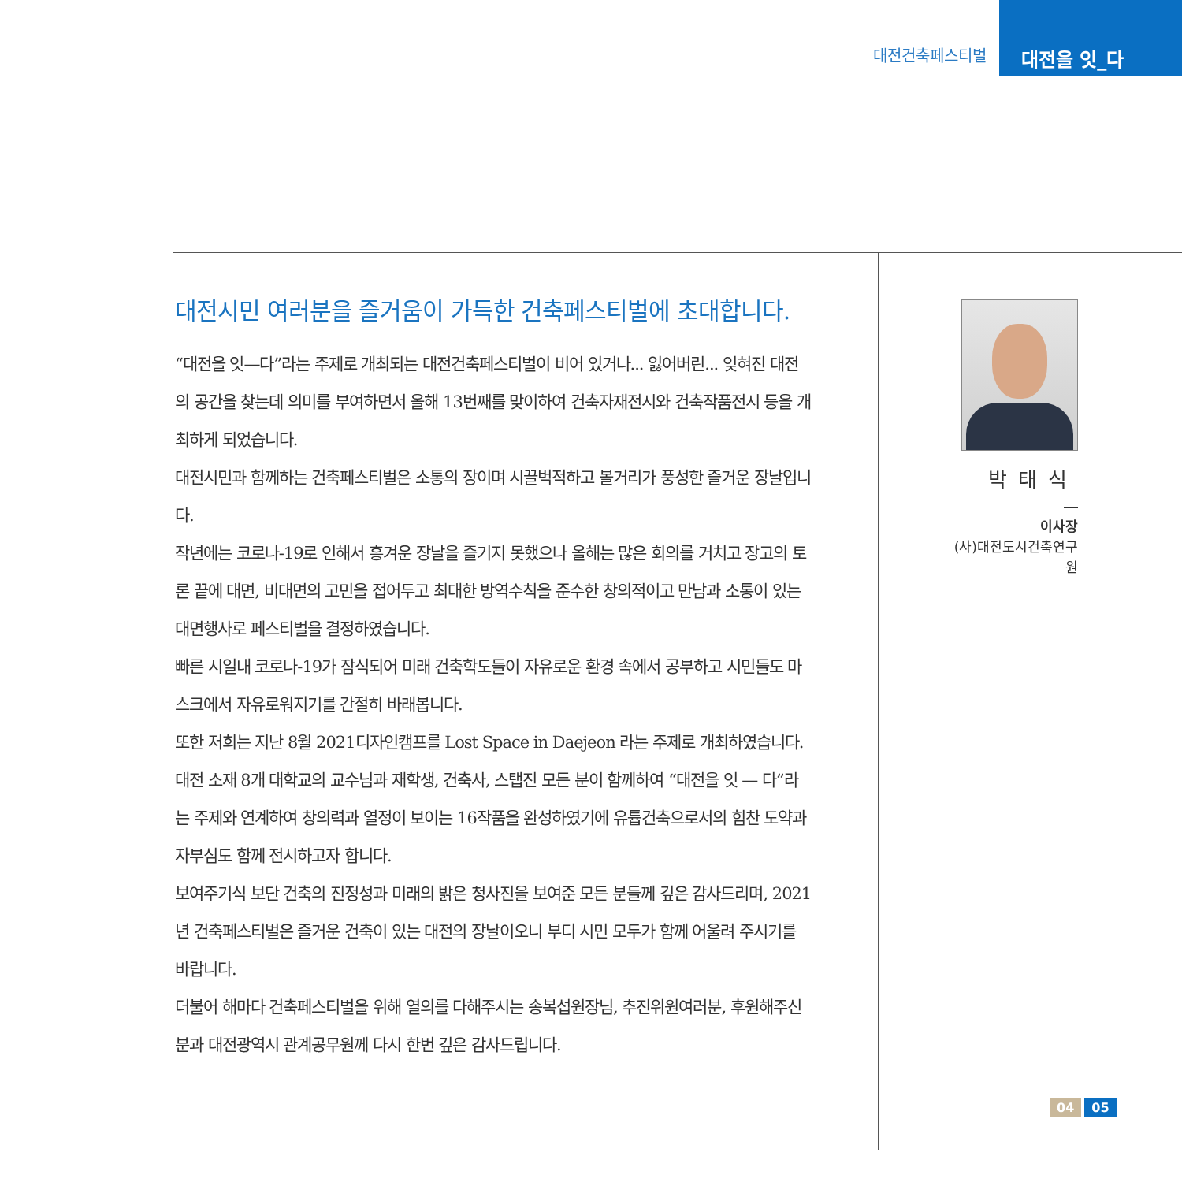대전건축페스티벌
대전을 잇_다
대전시민 여러분을 즐거움이 가득한 건축페스티벌에 초대합니다.
“대전을 잇—다”라는 주제로 개최되는 대전건축페스티벌이 비어 있거나... 잃어버린... 잊혀진 대전의 공간을 찾는데 의미를 부여하면서 올해 13번째를 맞이하여 건축자재전시와 건축작품전시 등을 개최하게 되었습니다.
대전시민과 함께하는 건축페스티벌은 소통의 장이며 시끌벅적하고 볼거리가 풍성한 즐거운 장날입니다.
작년에는 코로나-19로 인해서 흥겨운 장날을 즐기지 못했으나 올해는 많은 회의를 거치고 장고의 토론 끝에 대면, 비대면의 고민을 접어두고 최대한 방역수칙을 준수한 창의적이고 만남과 소통이 있는 대면행사로 페스티벌을 결정하였습니다.
빠른 시일내 코로나-19가 잠식되어 미래 건축학도들이 자유로운 환경 속에서 공부하고 시민들도 마스크에서 자유로워지기를 간절히 바래봅니다.
또한 저희는 지난 8월 2021디자인캠프를 Lost Space in Daejeon 라는 주제로 개최하였습니다. 대전 소재 8개 대학교의 교수님과 재학생, 건축사, 스탭진 모든 분이 함께하여 “대전을 잇 — 다”라는 주제와 연계하여 창의력과 열정이 보이는 16작품을 완성하였기에 유튭건축으로서의 힘찬 도약과 자부심도 함께 전시하고자 합니다.
보여주기식 보단 건축의 진정성과 미래의 밝은 청사진을 보여준 모든 분들께 깊은 감사드리며, 2021년 건축페스티벌은 즐거운 건축이 있는 대전의 장날이오니 부디 시민 모두가 함께 어울려 주시기를 바랍니다.
더불어 해마다 건축페스티벌을 위해 열의를 다해주시는 송복섭원장님, 추진위원여러분, 후원해주신 분과 대전광역시 관계공무원께 다시 한번 깊은 감사드립니다.
박태식
이사장
(사)대전도시건축연구원
04 05